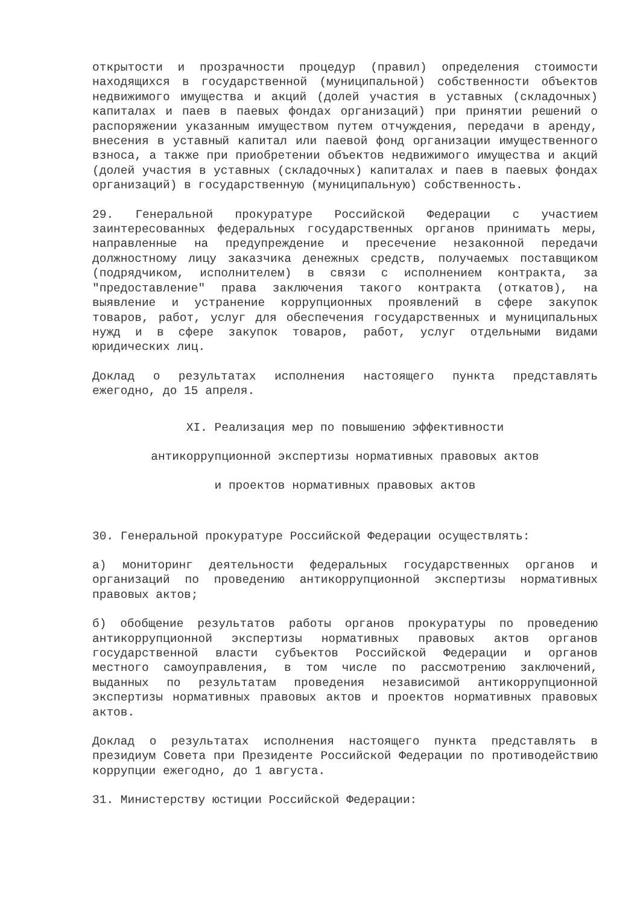открытости и прозрачности процедур (правил) определения стоимости находящихся в государственной (муниципальной) собственности объектов недвижимого имущества и акций (долей участия в уставных (складочных) капиталах и паев в паевых фондах организаций) при принятии решений о распоряжении указанным имуществом путем отчуждения, передачи в аренду, внесения в уставный капитал или паевой фонд организации имущественного взноса, а также при приобретении объектов недвижимого имущества и акций (долей участия в уставных (складочных) капиталах и паев в паевых фондах организаций) в государственную (муниципальную) собственность.
29. Генеральной прокуратуре Российской Федерации с участием заинтересованных федеральных государственных органов принимать меры, направленные на предупреждение и пресечение незаконной передачи должностному лицу заказчика денежных средств, получаемых поставщиком (подрядчиком, исполнителем) в связи с исполнением контракта, за "предоставление" права заключения такого контракта (откатов), на выявление и устранение коррупционных проявлений в сфере закупок товаров, работ, услуг для обеспечения государственных и муниципальных нужд и в сфере закупок товаров, работ, услуг отдельными видами юридических лиц.
Доклад о результатах исполнения настоящего пункта представлять ежегодно, до 15 апреля.
XI. Реализация мер по повышению эффективности
антикоррупционной экспертизы нормативных правовых актов
и проектов нормативных правовых актов
30. Генеральной прокуратуре Российской Федерации осуществлять:
а) мониторинг деятельности федеральных государственных органов и организаций по проведению антикоррупционной экспертизы нормативных правовых актов;
б) обобщение результатов работы органов прокуратуры по проведению антикоррупционной экспертизы нормативных правовых актов органов государственной власти субъектов Российской Федерации и органов местного самоуправления, в том числе по рассмотрению заключений, выданных по результатам проведения независимой антикоррупционной экспертизы нормативных правовых актов и проектов нормативных правовых актов.
Доклад о результатах исполнения настоящего пункта представлять в президиум Совета при Президенте Российской Федерации по противодействию коррупции ежегодно, до 1 августа.
31. Министерству юстиции Российской Федерации: